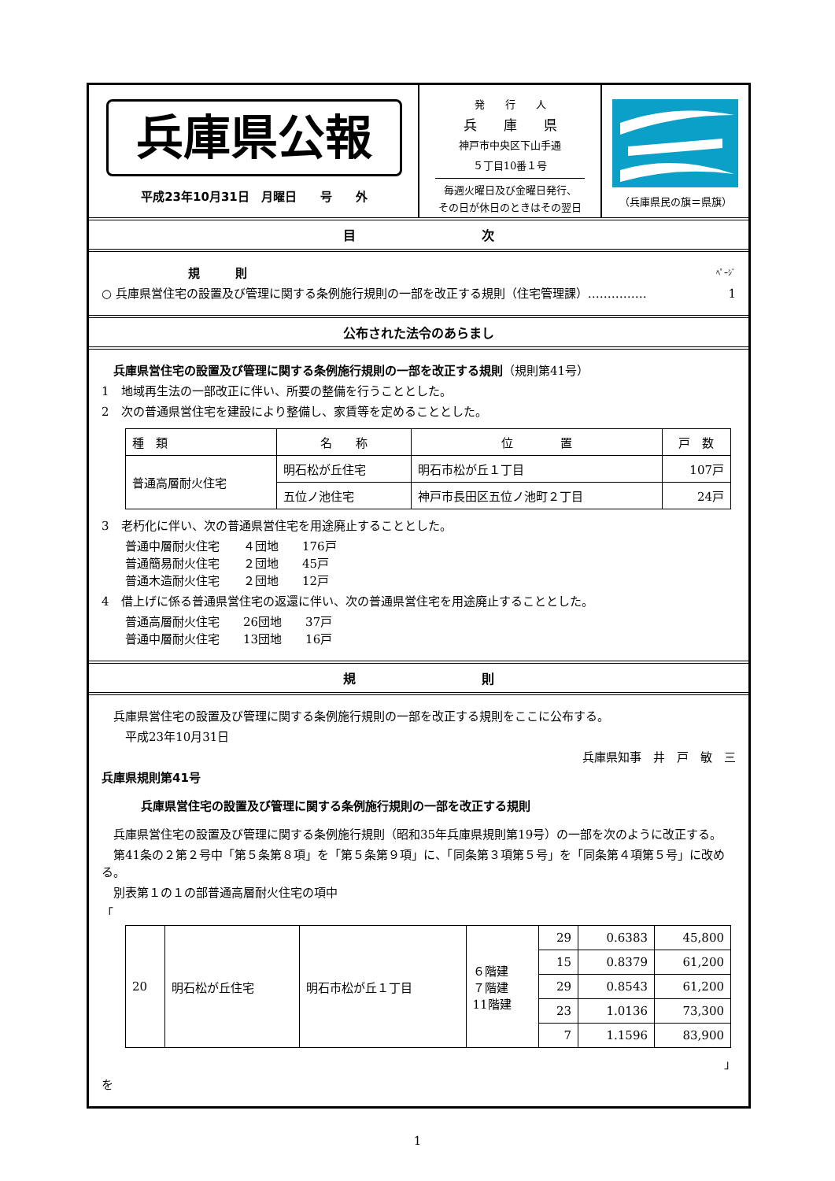兵庫県公報
平成23年10月31日　月曜日　　号　　外
発　　行　　人
兵　　庫　　県
神戸市中央区下山手通
５丁目10番１号
毎週火曜日及び金曜日発行、
その日が休日のときはその翌日
（兵庫県民の旗＝県旗）
目　　　　　　　　　　次
規　　　則 ﾍﾟｰｼﾞ
○ 兵庫県営住宅の設置及び管理に関する条例施行規則の一部を改正する規則（住宅管理課）…………… 1
公布された法令のあらまし
　兵庫県営住宅の設置及び管理に関する条例施行規則の一部を改正する規則（規則第41号）
1　地域再生法の一部改正に伴い、所要の整備を行うこととした。
2　次の普通県営住宅を建設により整備し、家賃等を定めることとした。
| 種 類 | 名 称 | 位 置 | 戸 数 |
| 普通高層耐火住宅 | 明石松が丘住宅 | 明石市松が丘１丁目 | 107戸 |
| | 五位ノ池住宅 | 神戸市長田区五位ノ池町２丁目 | 24戸 |
3　老朽化に伴い、次の普通県営住宅を用途廃止することとした。
　　普通中層耐火住宅　　４団地　　176戸
　　普通簡易耐火住宅　　２団地　　45戸
　　普通木造耐火住宅　　２団地　　12戸
4　借上げに係る普通県営住宅の返還に伴い、次の普通県営住宅を用途廃止することとした。
　　普通高層耐火住宅　　26団地　　37戸
　　普通中層耐火住宅　　13団地　　16戸
規　　　　　　　　　　則
　兵庫県営住宅の設置及び管理に関する条例施行規則の一部を改正する規則をここに公布する。
　　平成23年10月31日
兵庫県知事　井　戸　敏　三
兵庫県規則第41号
兵庫県営住宅の設置及び管理に関する条例施行規則の一部を改正する規則
　兵庫県営住宅の設置及び管理に関する条例施行規則（昭和35年兵庫県規則第19号）の一部を次のように改正する。
　第41条の２第２号中「第５条第８項」を「第５条第９項」に、「同条第３項第５号」を「同条第４項第５号」に改める。
　別表第１の１の部普通高層耐火住宅の項中
「
| 20 | 明石松が丘住宅 | 明石市松が丘１丁目 | ６階建 ７階建 11階建 | 29 | 0.6383 | 45,800 |
| | | | | 15 | 0.8379 | 61,200 |
| | | | | 29 | 0.8543 | 61,200 |
| | | | | 23 | 1.0136 | 73,300 |
| | | | | 7 | 1.1596 | 83,900 |
」
を
1